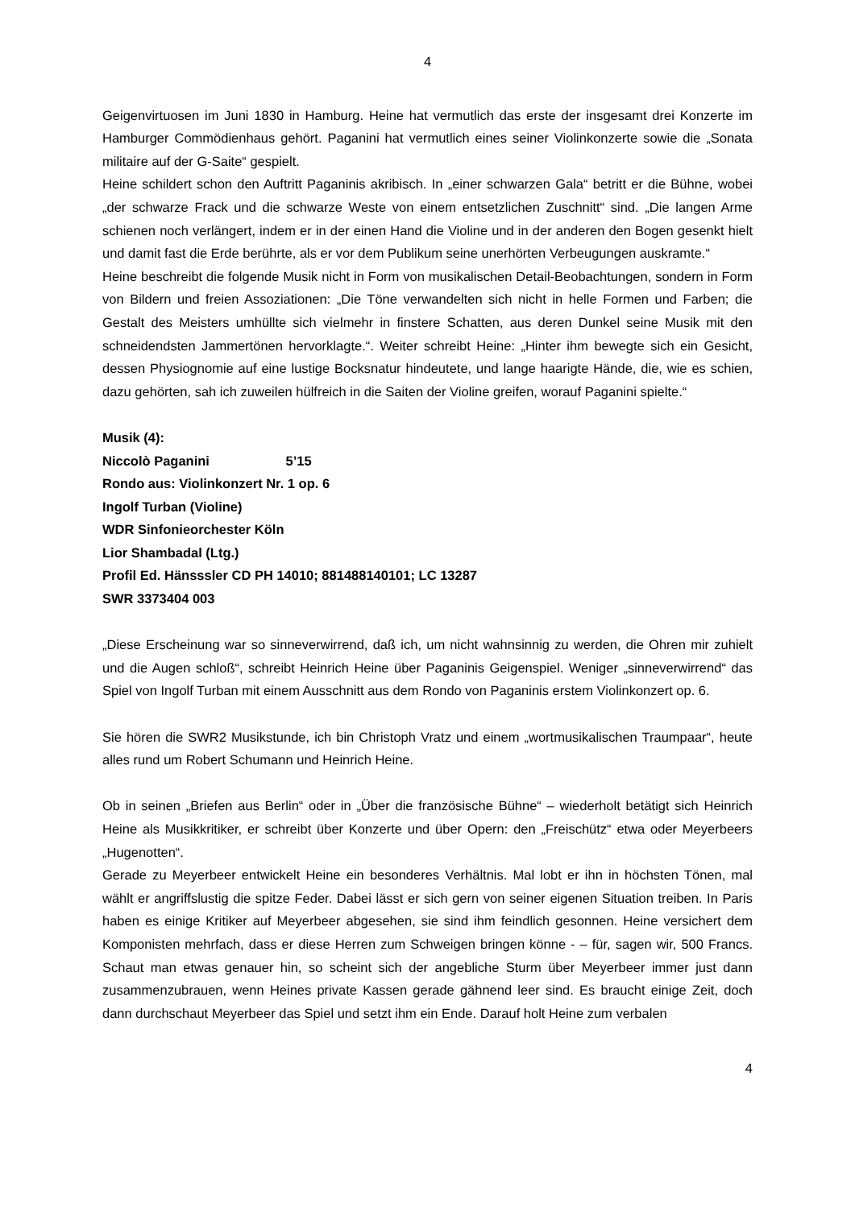4
Geigenvirtuosen im Juni 1830 in Hamburg. Heine hat vermutlich das erste der insgesamt drei Konzerte im Hamburger Commödienhaus gehört. Paganini hat vermutlich eines seiner Violinkonzerte sowie die „Sonata militaire auf der G-Saite“ gespielt.
Heine schildert schon den Auftritt Paganinis akribisch. In „einer schwarzen Gala“ betritt er die Bühne, wobei „der schwarze Frack und die schwarze Weste von einem entsetzlichen Zuschnitt“ sind. „Die langen Arme schienen noch verlängert, indem er in der einen Hand die Violine und in der anderen den Bogen gesenkt hielt und damit fast die Erde berührte, als er vor dem Publikum seine unerhörten Verbeugungen auskramte.“
Heine beschreibt die folgende Musik nicht in Form von musikalischen Detail-Beobachtungen, sondern in Form von Bildern und freien Assoziationen: „Die Töne verwandelten sich nicht in helle Formen und Farben; die Gestalt des Meisters umhüllte sich vielmehr in finstere Schatten, aus deren Dunkel seine Musik mit den schneidendsten Jammertönen hervorklagte.“. Weiter schreibt Heine: „Hinter ihm bewegte sich ein Gesicht, dessen Physiognomie auf eine lustige Bocksnatur hindeutete, und lange haarigte Hände, die, wie es schien, dazu gehörten, sah ich zuweilen hülfreich in die Saiten der Violine greifen, worauf Paganini spielte.“
Musik (4):
Niccolò Paganini 5’15
Rondo aus: Violinkonzert Nr. 1 op. 6
Ingolf Turban (Violine)
WDR Sinfonieorchester Köln
Lior Shambadal (Ltg.)
Profil Ed. Hänsssler CD PH 14010; 881488140101; LC 13287
SWR 3373404 003
„Diese Erscheinung war so sinneverwirrend, daß ich, um nicht wahnsinnig zu werden, die Ohren mir zuhielt und die Augen schloß“, schreibt Heinrich Heine über Paganinis Geigenspiel. Weniger „sinneverwirrend“ das Spiel von Ingolf Turban mit einem Ausschnitt aus dem Rondo von Paganinis erstem Violinkonzert op. 6.
Sie hören die SWR2 Musikstunde, ich bin Christoph Vratz und einem „wortmusikalischen Traumpaar“, heute alles rund um Robert Schumann und Heinrich Heine.
Ob in seinen „Briefen aus Berlin“ oder in „Über die französische Bühne“ – wiederholt betätigt sich Heinrich Heine als Musikkritiker, er schreibt über Konzerte und über Opern: den „Freischütz“ etwa oder Meyerbeers „Hugenotten“.
Gerade zu Meyerbeer entwickelt Heine ein besonderes Verhältnis. Mal lobt er ihn in höchsten Tönen, mal wählt er angriffslustig die spitze Feder. Dabei lässt er sich gern von seiner eigenen Situation treiben. In Paris haben es einige Kritiker auf Meyerbeer abgesehen, sie sind ihm feindlich gesonnen. Heine versichert dem Komponisten mehrfach, dass er diese Herren zum Schweigen bringen könne - – für, sagen wir, 500 Francs. Schaut man etwas genauer hin, so scheint sich der angebliche Sturm über Meyerbeer immer just dann zusammenzubrauen, wenn Heines private Kassen gerade gähnend leer sind. Es braucht einige Zeit, doch dann durchschaut Meyerbeer das Spiel und setzt ihm ein Ende. Darauf holt Heine zum verbalen
4